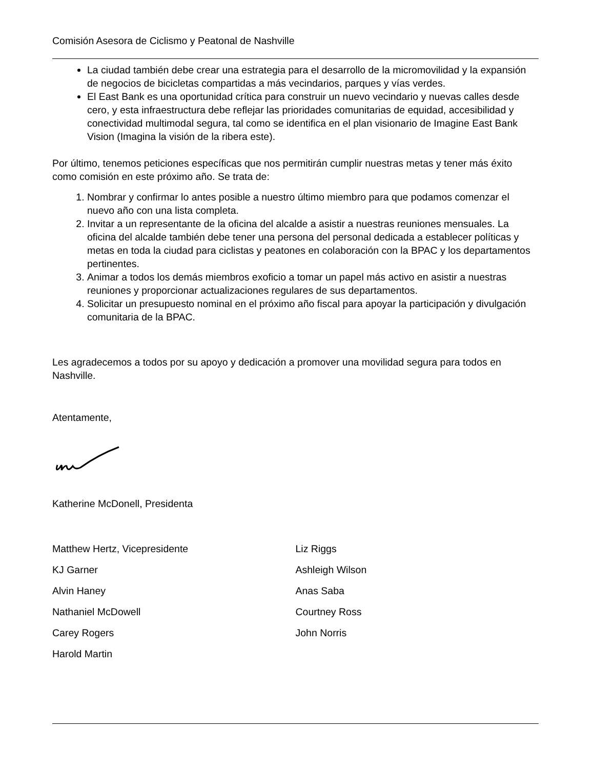Comisión Asesora de Ciclismo y Peatonal de Nashville
La ciudad también debe crear una estrategia para el desarrollo de la micromovilidad y la expansión de negocios de bicicletas compartidas a más vecindarios, parques y vías verdes.
El East Bank es una oportunidad crítica para construir un nuevo vecindario y nuevas calles desde cero, y esta infraestructura debe reflejar las prioridades comunitarias de equidad, accesibilidad y conectividad multimodal segura, tal como se identifica en el plan visionario de Imagine East Bank Vision (Imagina la visión de la ribera este).
Por último, tenemos peticiones específicas que nos permitirán cumplir nuestras metas y tener más éxito como comisión en este próximo año. Se trata de:
1. Nombrar y confirmar lo antes posible a nuestro último miembro para que podamos comenzar el nuevo año con una lista completa.
2. Invitar a un representante de la oficina del alcalde a asistir a nuestras reuniones mensuales. La oficina del alcalde también debe tener una persona del personal dedicada a establecer políticas y metas en toda la ciudad para ciclistas y peatones en colaboración con la BPAC y los departamentos pertinentes.
3. Animar a todos los demás miembros exoficio a tomar un papel más activo en asistir a nuestras reuniones y proporcionar actualizaciones regulares de sus departamentos.
4. Solicitar un presupuesto nominal en el próximo año fiscal para apoyar la participación y divulgación comunitaria de la BPAC.
Les agradecemos a todos por su apoyo y dedicación a promover una movilidad segura para todos en Nashville.
Atentamente,
Katherine McDonell, Presidenta
Matthew Hertz, Vicepresidente
KJ Garner
Alvin Haney
Nathaniel McDowell
Carey Rogers
Harold Martin
Liz Riggs
Ashleigh Wilson
Anas Saba
Courtney Ross
John Norris